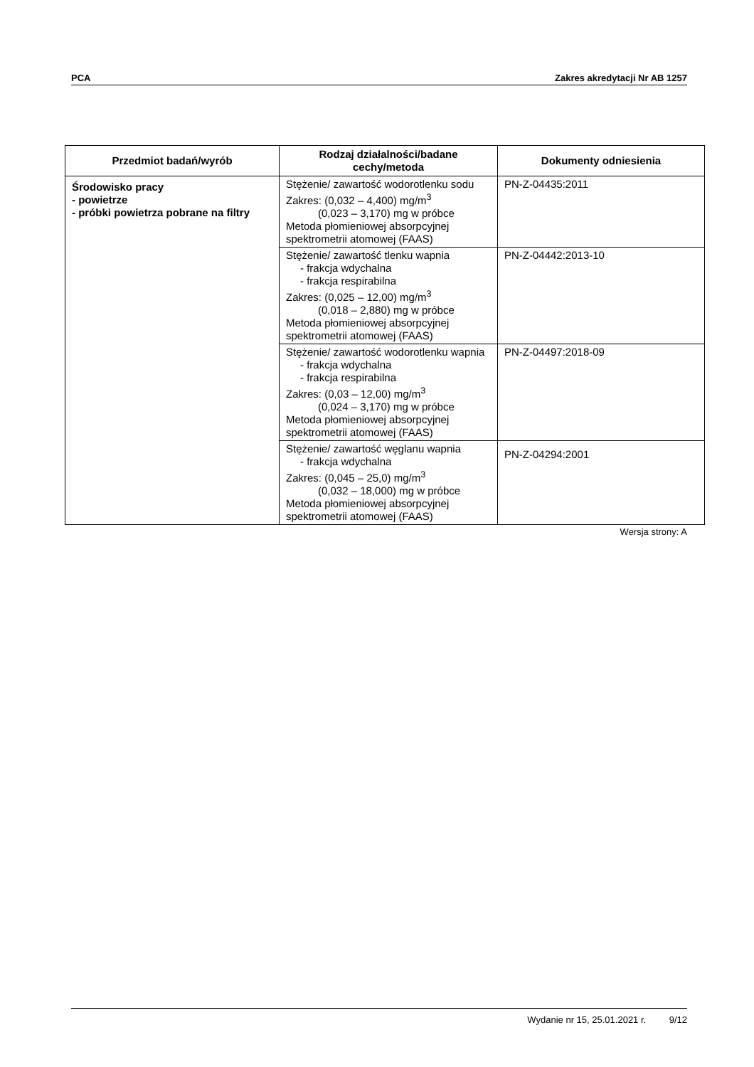PCA Zakres akredytacji Nr AB 1257
| Przedmiot badań/wyrób | Rodzaj działalności/badane cechy/metoda | Dokumenty odniesienia |
| --- | --- | --- |
| Środowisko pracy - powietrze - próbki powietrza pobrane na filtry | Stężenie/ zawartość wodorotlenku sodu Zakres: (0,032 – 4,400) mg/m<sup>3</sup> (0,023 – 3,170) mg w próbce Metoda płomieniowej absorpcyjnej spektrometrii atomowej (FAAS) | PN-Z-04435:2011 |
| | Stężenie/ zawartość tlenku wapnia - frakcja wdychalna - frakcja respirabilna Zakres: (0,025 – 12,00) mg/m<sup>3</sup> (0,018 – 2,880) mg w próbce Metoda płomieniowej absorpcyjnej spektrometrii atomowej (FAAS) | PN-Z-04442:2013-10 |
| | Stężenie/ zawartość wodorotlenku wapnia - frakcja wdychalna - frakcja respirabilna Zakres: (0,03 – 12,00) mg/m<sup>3</sup> (0,024 – 3,170) mg w próbce Metoda płomieniowej absorpcyjnej spektrometrii atomowej (FAAS) | PN-Z-04497:2018-09 |
| | Stężenie/ zawartość węglanu wapnia - frakcja wdychalna Zakres: (0,045 – 25,0) mg/m<sup>3</sup> (0,032 – 18,000) mg w próbce Metoda płomieniowej absorpcyjnej spektrometrii atomowej (FAAS) | PN-Z-04294:2001 |
Wersja strony: A
Wydanie nr 15, 25.01.2021 r. 9/12